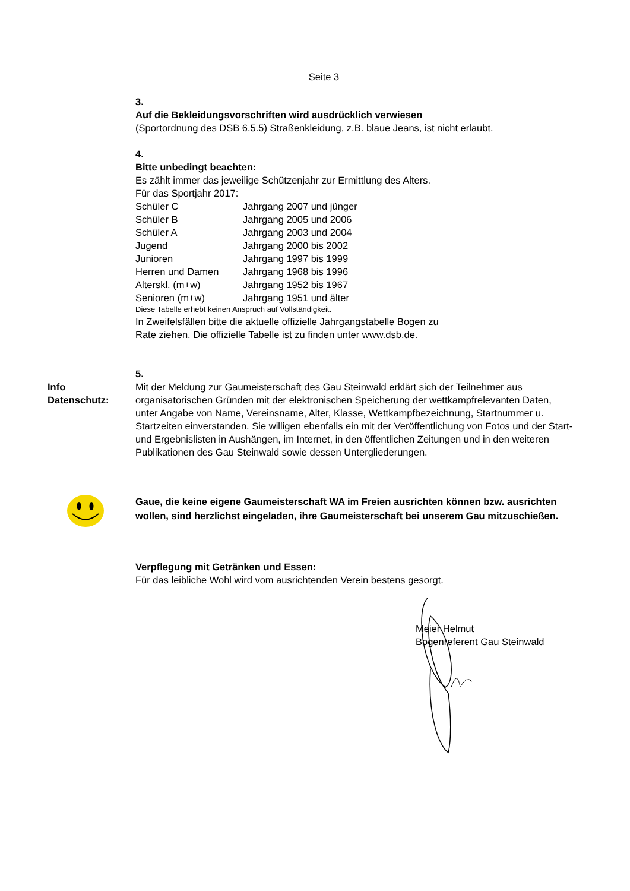Seite 3
3.
Auf die Bekleidungsvorschriften wird ausdrücklich verwiesen
(Sportordnung des DSB 6.5.5) Straßenkleidung, z.B. blaue Jeans, ist nicht erlaubt.
4.
Bitte unbedingt beachten:
Es zählt immer das jeweilige Schützenjahr zur Ermittlung des Alters.
Für das Sportjahr 2017:
| Schüler C | Jahrgang 2007 und jünger |
| Schüler B | Jahrgang 2005 und 2006 |
| Schüler A | Jahrgang 2003 und 2004 |
| Jugend | Jahrgang 2000 bis 2002 |
| Junioren | Jahrgang 1997 bis 1999 |
| Herren und Damen | Jahrgang 1968 bis 1996 |
| Alterskl. (m+w) | Jahrgang 1952 bis 1967 |
| Senioren (m+w) | Jahrgang 1951 und älter |
Diese Tabelle erhebt keinen Anspruch auf Vollständigkeit.
In Zweifelsfällen bitte die aktuelle offizielle Jahrgangstabelle Bogen zu
Rate ziehen. Die offizielle Tabelle ist zu finden unter www.dsb.de.
5.
Info
Datenschutz:
Mit der Meldung zur Gaumeisterschaft des Gau Steinwald erklärt sich der Teilnehmer aus organisatorischen Gründen mit der elektronischen Speicherung der wettkampfrelevanten Daten, unter Angabe von Name, Vereinsname, Alter, Klasse, Wettkampfbezeichnung, Startnummer u. Startzeiten einverstanden. Sie willigen ebenfalls ein mit der Veröffentlichung von Fotos und der Start- und Ergebnislisten in Aushängen, im Internet, in den öffentlichen Zeitungen und in den weiteren Publikationen des Gau Steinwald sowie dessen Untergliederungen.
Gaue, die keine eigene Gaumeisterschaft WA im Freien ausrichten können bzw. ausrichten wollen, sind herzlichst eingeladen, ihre Gaumeisterschaft bei unserem Gau mitzuschießen.
Verpflegung mit Getränken und Essen:
Für das leibliche Wohl wird vom ausrichtenden Verein bestens gesorgt.
Meier Helmut
Bogenreferent Gau Steinwald